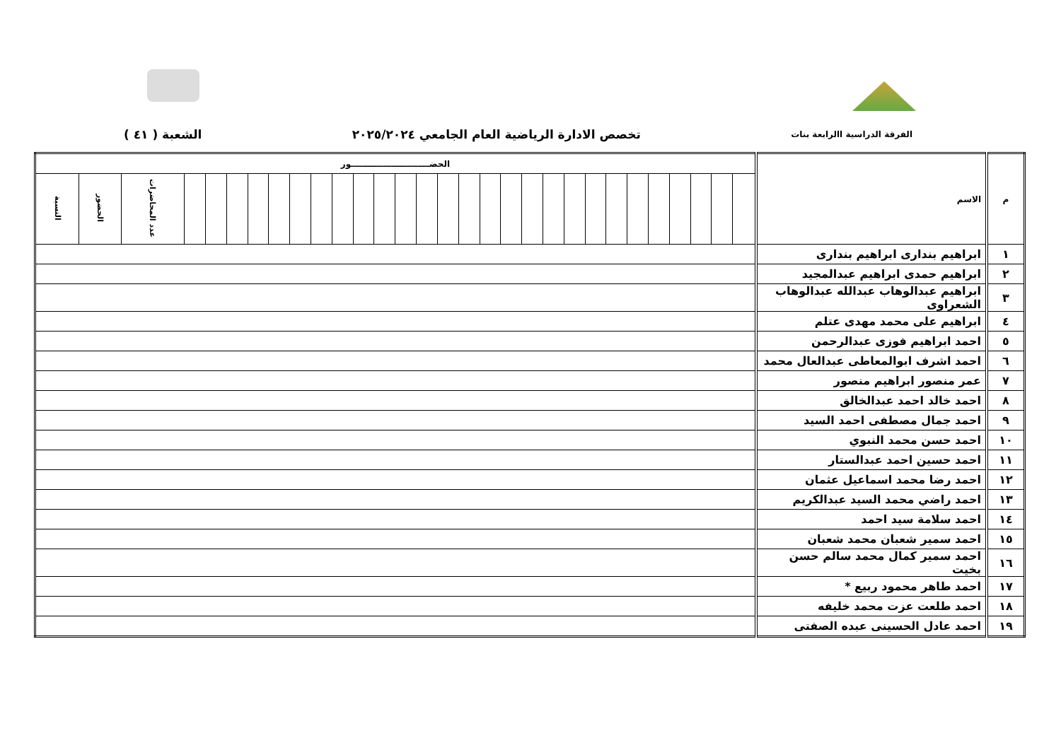الفرقة الدراسية االرابعة بنات تخصص الادارة الرياضية العام الجامعي ٢٠٢٥/٢٠٢٤ الشعبة ( ٤١ )
| م | الاسم | الحضـــــــــــــــــــــــــــور | | | | | | | | | | | | | | | | | | | | | | | | | | | | | |
| --- | --- | --- | --- | --- | --- | --- | --- | --- | --- | --- | --- | --- | --- | --- | --- | --- | --- | --- | --- | --- | --- | --- | --- | --- | --- | --- | --- | --- | --- | --- | --- |
| | | | | | | | | | | | | | | | | | | | | | | | | | | | | | عدد المحاضرات | الحضور | النسبة |
| ١ | ابراهيم بندارى ابراهيم بندارى | | | | | | | | | | | | | | | | | | | | | | | | | | | | | | |
| ٢ | ابراهيم حمدى ابراهيم عبدالمجيد | | | | | | | | | | | | | | | | | | | | | | | | | | | | | | |
| ٣ | ابراهيم عبدالوهاب عبدالله عبدالوهاب الشعراوى | | | | | | | | | | | | | | | | | | | | | | | | | | | | | | |
| ٤ | ابراهيم على محمد مهدى عتلم | | | | | | | | | | | | | | | | | | | | | | | | | | | | | | |
| ٥ | احمد ابراهيم فوزى عبدالرحمن | | | | | | | | | | | | | | | | | | | | | | | | | | | | | | |
| ٦ | احمد اشرف ابوالمعاطى عبدالعال محمد | | | | | | | | | | | | | | | | | | | | | | | | | | | | | | |
| ٧ | عمر منصور ابراهيم منصور | | | | | | | | | | | | | | | | | | | | | | | | | | | | | | |
| ٨ | احمد خالد احمد عبدالخالق | | | | | | | | | | | | | | | | | | | | | | | | | | | | | | |
| ٩ | احمد جمال مصطفى احمد السيد | | | | | | | | | | | | | | | | | | | | | | | | | | | | | | |
| ١٠ | احمد حسن محمد النبوي | | | | | | | | | | | | | | | | | | | | | | | | | | | | | | |
| ١١ | احمد حسين احمد عبدالستار | | | | | | | | | | | | | | | | | | | | | | | | | | | | | | |
| ١٢ | احمد رضا محمد اسماعيل عثمان | | | | | | | | | | | | | | | | | | | | | | | | | | | | | | |
| ١٣ | احمد راضي محمد السيد عبدالكريم | | | | | | | | | | | | | | | | | | | | | | | | | | | | | | |
| ١٤ | احمد سلامة سيد احمد | | | | | | | | | | | | | | | | | | | | | | | | | | | | | | |
| ١٥ | احمد سمير شعبان محمد شعبان | | | | | | | | | | | | | | | | | | | | | | | | | | | | | | |
| ١٦ | احمد سمير كمال محمد سالم حسن بخيت | | | | | | | | | | | | | | | | | | | | | | | | | | | | | | |
| ١٧ | احمد طاهر محمود ربيع * | | | | | | | | | | | | | | | | | | | | | | | | | | | | | | |
| ١٨ | احمد طلعت عزت محمد خليفه | | | | | | | | | | | | | | | | | | | | | | | | | | | | | | |
| ١٩ | احمد عادل الحسينى عبده الصفتى | | | | | | | | | | | | | | | | | | | | | | | | | | | | | | |